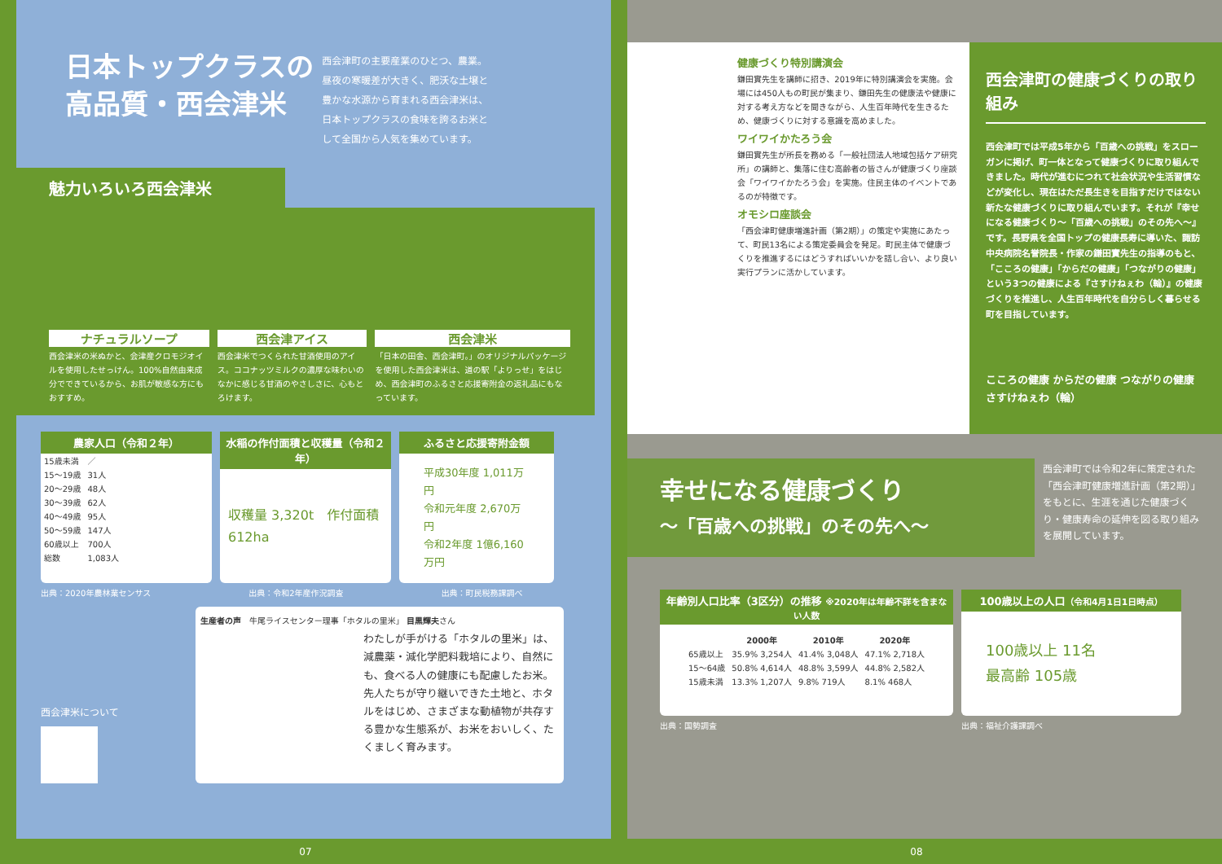日本トップクラスの
高品質・西会津米
西会津町の主要産業のひとつ、農業。昼夜の寒暖差が大きく、肥沃な土壌と豊かな水源から育まれる西会津米は、日本トップクラスの食味を誇るお米として全国から人気を集めています。
魅力いろいろ西会津米
ナチュラルソープ
西会津米の米ぬかと、会津産クロモジオイルを使用したせっけん。100%自然由来成分でできているから、お肌が敏感な方にもおすすめ。
西会津アイス
西会津米でつくられた甘酒使用のアイス。ココナッツミルクの濃厚な味わいのなかに感じる甘酒のやさしさに、心もとろけます。
西会津米
「日本の田舎、西会津町。」のオリジナルパッケージを使用した西会津米は、道の駅「よりっせ」をはじめ、西会津町のふるさと応援寄附金の返礼品にもなっています。
農家人口（令和２年）
| 15歳未満 | ／ |
| 15～19歳 | 31人 |
| 20～29歳 | 48人 |
| 30～39歳 | 62人 |
| 40～49歳 | 95人 |
| 50～59歳 | 147人 |
| 60歳以上 | 700人 |
| 総数 | 1,083人 |
水稲の作付面積と収穫量（令和２年）
収穫量 3,320t　作付面積 612ha
ふるさと応援寄附金額
平成30年度 1,011万円
令和元年度 2,670万円
令和2年度 1億6,160万円
出典：2020年農林業センサス 出典：令和2年産作況調査 出典：町民税務課調べ
西会津米について
生産者の声　牛尾ライスセンター理事「ホタルの里米」 目黒輝夫さん
わたしが手がける「ホタルの里米」は、減農薬・減化学肥料栽培により、自然にも、食べる人の健康にも配慮したお米。先人たちが守り継いできた土地と、ホタルをはじめ、さまざまな動植物が共存する豊かな生態系が、お米をおいしく、たくましく育みます。
健康づくり特別講演会
鎌田實先生を講師に招き、2019年に特別講演会を実施。会場には450人もの町民が集まり、鎌田先生の健康法や健康に対する考え方などを聞きながら、人生百年時代を生きるため、健康づくりに対する意識を高めました。
ワイワイかたろう会
鎌田實先生が所長を務める「一般社団法人地域包括ケア研究所」の講師と、集落に住む高齢者の皆さんが健康づくり座談会「ワイワイかたろう会」を実施。住民主体のイベントであるのが特徴です。
オモシロ座談会
「西会津町健康増進計画（第2期）」の策定や実施にあたって、町民13名による策定委員会を発足。町民主体で健康づくりを推進するにはどうすればいいかを話し合い、より良い実行プランに活かしています。
西会津町の健康づくりの取り組み
西会津町では平成5年から「百歳への挑戦」をスローガンに掲げ、町一体となって健康づくりに取り組んできました。時代が進むにつれて社会状況や生活習慣などが変化し、現在はただ長生きを目指すだけではない新たな健康づくりに取り組んでいます。それが『幸せになる健康づくり～「百歳への挑戦」のその先へ～』です。長野県を全国トップの健康長寿に導いた、諏訪中央病院名誉院長・作家の鎌田實先生の指導のもと、「こころの健康」「からだの健康」「つながりの健康」という3つの健康による『さすけねぇわ（輪）』の健康づくりを推進し、人生百年時代を自分らしく暮らせる町を目指しています。
こころの健康 からだの健康 つながりの健康 さすけねぇわ（輪）
幸せになる健康づくり
～「百歳への挑戦」のその先へ～
西会津町では令和2年に策定された「西会津町健康増進計画（第2期）」をもとに、生涯を通じた健康づくり・健康寿命の延伸を図る取り組みを展開しています。
年齢別人口比率（3区分）の推移 ※2020年は年齢不詳を含まない人数
| | 2000年 | 2010年 | 2020年 |
| --- | --- | --- | --- |
| 65歳以上 | 35.9% 3,254人 | 41.4% 3,048人 | 47.1% 2,718人 |
| 15～64歳 | 50.8% 4,614人 | 48.8% 3,599人 | 44.8% 2,582人 |
| 15歳未満 | 13.3% 1,207人 | 9.8% 719人 | 8.1% 468人 |
100歳以上の人口（令和4月1日1日時点）
100歳以上 11名
最高齢 105歳
出典：国勢調査 出典：福祉介護課調べ
07 08